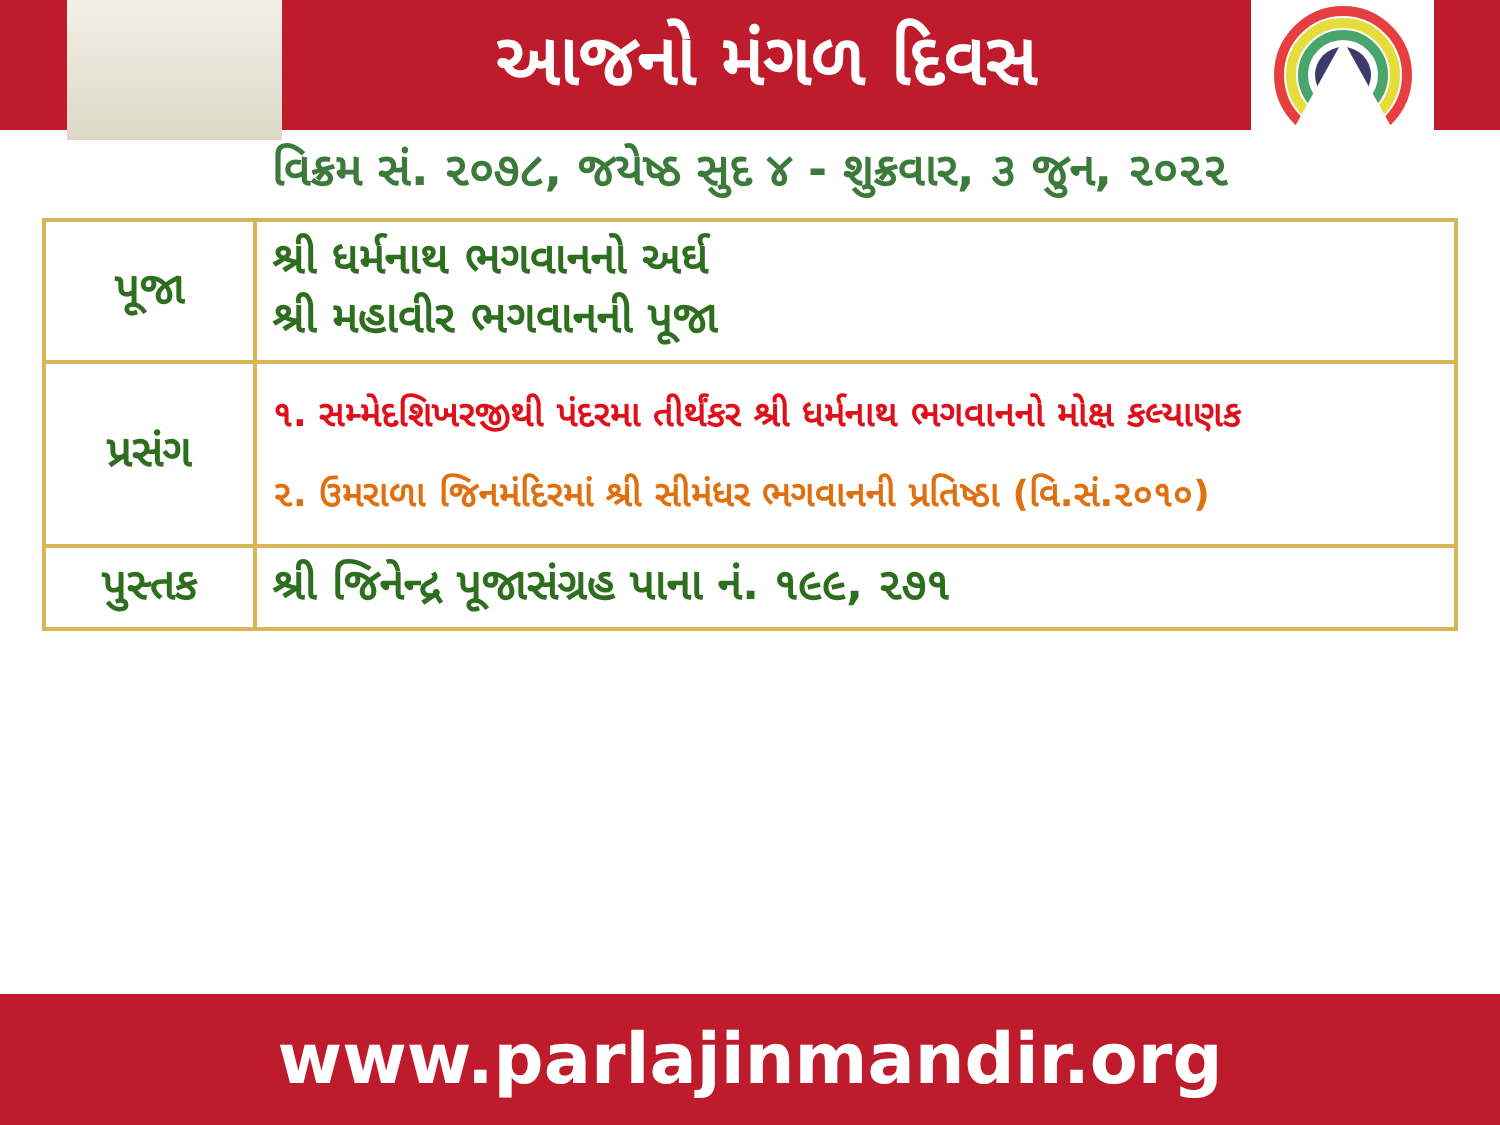આજનો મંગળ દિવસ
વિક્રમ સં. ૨૦૭૮, જયેષ્ઠ સુદ ૪ - શુક્રવાર, ૩ જુન, ૨૦૨૨
| પૂજા | શ્રી ધર્મનાથ ભગવાનનો અર્ઘ શ્રી મહાવીર ભગવાનની પૂજા |
| પ્રસંગ | ૧. સમ્મેદશિખરજીથી પંદરમા તીર્થંકર શ્રી ધર્મનાથ ભગવાનનો મોક્ષ કલ્યાણક ૨. ઉમરાળા જિનમંદિરમાં શ્રી સીમંધર ભગવાનની પ્રતિષ્ઠા (વિ.સં.૨૦૧૦) |
| પુસ્તક | શ્રી જિનેન્દ્ર પૂજાસંગ્રહ પાના નં. ૧૯૯, ૨૭૧ |
www.parlajinmandir.org